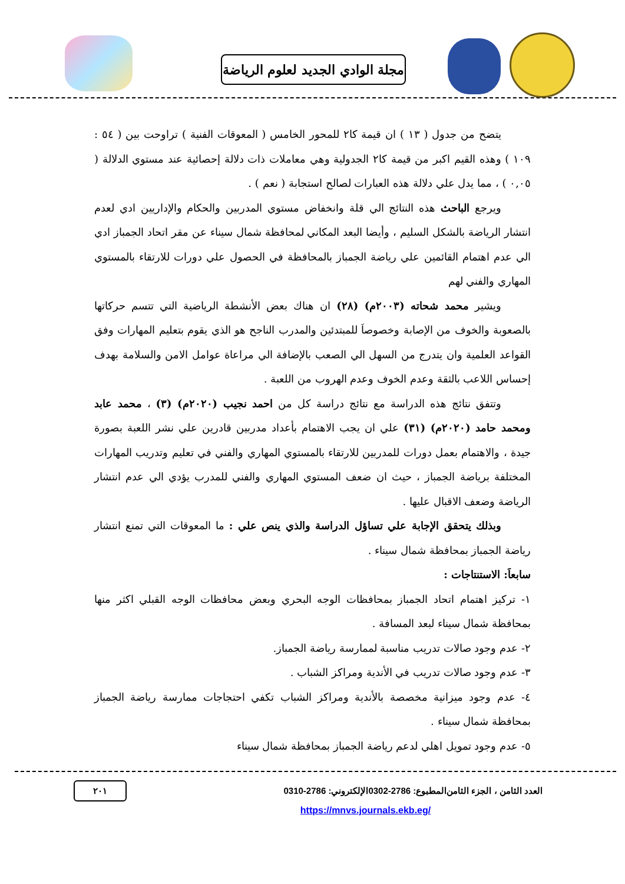مجلة الوادي الجديد لعلوم الرياضة
يتضح من جدول ( ١٣ ) ان قيمة كا٢ للمحور الخامس ( المعوقات الفنية ) تراوحت بين ( ٥٤ : ١٠٩ ) وهذه القيم اكبر من قيمة كا٢ الجدولية وهي معاملات ذات دلالة إحصائية عند مستوي الدلالة ( ٠,٠٥ ) ، مما يدل علي دلالة هذه العبارات لصالح استجابة ( نعم ) .
ويرجع الباحث هذه النتائج الي قلة وانخفاض مستوي المدربين والحكام والإداريين ادي لعدم انتشار الرياضة بالشكل السليم ، وأيضا البعد المكاني لمحافظة شمال سيناء عن مقر اتحاد الجمباز ادي الي عدم اهتمام القائمين علي رياضة الجمباز بالمحافظة في الحصول علي دورات للارتقاء بالمستوي المهاري والفني لهم
ويشير محمد شحاته (٢٠٠٣م) (٢٨) ان هناك بعض الأنشطة الرياضية التي تتسم حركاتها بالصعوبة والخوف من الإصابة وخصوصاَ للمبتدئين والمدرب الناجح هو الذي يقوم بتعليم المهارات وفق القواعد العلمية وان يتدرج من السهل الي الصعب بالإضافة الي مراعاة عوامل الامن والسلامة بهدف إحساس اللاعب بالثقة وعدم الخوف وعدم الهروب من اللعبة .
وتتفق نتائج هذه الدراسة مع نتائج دراسة كل من احمد نجيب (٢٠٢٠م) (٣) ، محمد عابد ومحمد حامد (٢٠٢٠م) (٣١) علي ان يجب الاهتمام بأعداد مدربين قادرين علي نشر اللعبة بصورة جيدة ، والاهتمام بعمل دورات للمدربين للارتقاء بالمستوي المهاري والفني في تعليم وتدريب المهارات المختلفة برياضة الجمباز ، حيث ان ضعف المستوي المهاري والفني للمدرب يؤدي الي عدم انتشار الرياضة وضعف الاقبال عليها .
وبذلك يتحقق الإجابة علي تساؤل الدراسة والذي ينص علي : ما المعوقات التي تمنع انتشار رياضة الجمباز بمحافظة شمال سيناء .
سابعاَ: الاستنتاجات :
١- تركيز اهتمام اتحاد الجمباز بمحافظات الوجه البحري وبعض محافظات الوجه القبلي اكثر منها بمحافظة شمال سيناء لبعد المسافة .
٢- عدم وجود صالات تدريب مناسبة لممارسة رياضة الجمباز.
٣- عدم وجود صالات تدريب في الأندية ومراكز الشباب .
٤- عدم وجود ميزانية مخصصة بالأندية ومراكز الشباب تكفي احتجاجات ممارسة رياضة الجمباز بمحافظة شمال سيناء .
٥- عدم وجود تمويل اهلي لدعم رياضة الجمباز بمحافظة شمال سيناء
العدد الثامن ، الجزء الثامن المطبوع: 2786-0302 الإلكتروني: 2786-0310 ٢٠١
https://mnvs.journals.ekb.eg/